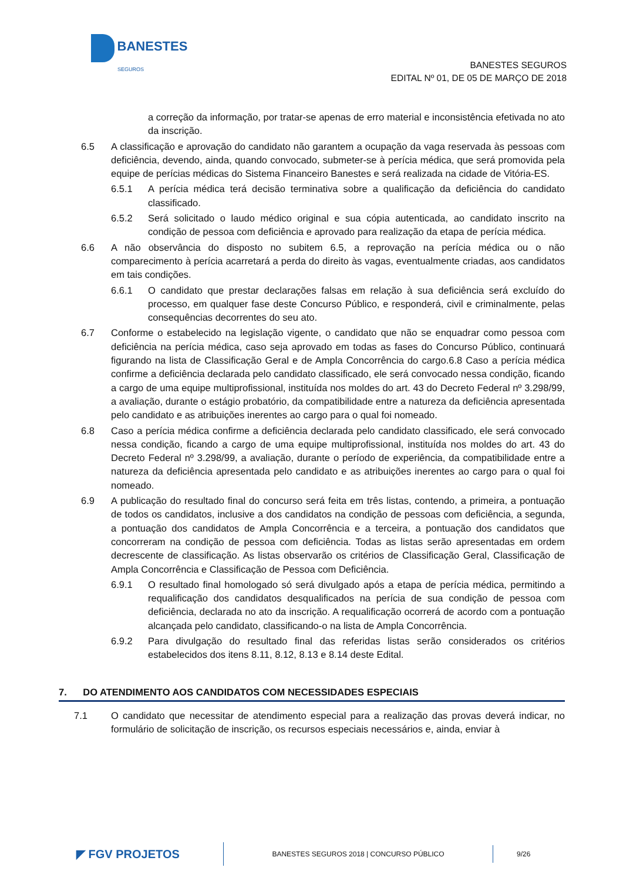BANESTES
SEGUROS
BANESTES SEGUROS
EDITAL Nº 01, DE 05 DE MARÇO DE 2018
a correção da informação, por tratar-se apenas de erro material e inconsistência efetivada no ato da inscrição.
6.5 A classificação e aprovação do candidato não garantem a ocupação da vaga reservada às pessoas com deficiência, devendo, ainda, quando convocado, submeter-se à perícia médica, que será promovida pela equipe de perícias médicas do Sistema Financeiro Banestes e será realizada na cidade de Vitória-ES.
6.5.1 A perícia médica terá decisão terminativa sobre a qualificação da deficiência do candidato classificado.
6.5.2 Será solicitado o laudo médico original e sua cópia autenticada, ao candidato inscrito na condição de pessoa com deficiência e aprovado para realização da etapa de perícia médica.
6.6 A não observância do disposto no subitem 6.5, a reprovação na perícia médica ou o não comparecimento à perícia acarretará a perda do direito às vagas, eventualmente criadas, aos candidatos em tais condições.
6.6.1 O candidato que prestar declarações falsas em relação à sua deficiência será excluído do processo, em qualquer fase deste Concurso Público, e responderá, civil e criminalmente, pelas consequências decorrentes do seu ato.
6.7 Conforme o estabelecido na legislação vigente, o candidato que não se enquadrar como pessoa com deficiência na perícia médica, caso seja aprovado em todas as fases do Concurso Público, continuará figurando na lista de Classificação Geral e de Ampla Concorrência do cargo.6.8 Caso a perícia médica confirme a deficiência declarada pelo candidato classificado, ele será convocado nessa condição, ficando a cargo de uma equipe multiprofissional, instituída nos moldes do art. 43 do Decreto Federal nº 3.298/99, a avaliação, durante o estágio probatório, da compatibilidade entre a natureza da deficiência apresentada pelo candidato e as atribuições inerentes ao cargo para o qual foi nomeado.
6.8 Caso a perícia médica confirme a deficiência declarada pelo candidato classificado, ele será convocado nessa condição, ficando a cargo de uma equipe multiprofissional, instituída nos moldes do art. 43 do Decreto Federal nº 3.298/99, a avaliação, durante o período de experiência, da compatibilidade entre a natureza da deficiência apresentada pelo candidato e as atribuições inerentes ao cargo para o qual foi nomeado.
6.9 A publicação do resultado final do concurso será feita em três listas, contendo, a primeira, a pontuação de todos os candidatos, inclusive a dos candidatos na condição de pessoas com deficiência, a segunda, a pontuação dos candidatos de Ampla Concorrência e a terceira, a pontuação dos candidatos que concorreram na condição de pessoa com deficiência. Todas as listas serão apresentadas em ordem decrescente de classificação. As listas observarão os critérios de Classificação Geral, Classificação de Ampla Concorrência e Classificação de Pessoa com Deficiência.
6.9.1 O resultado final homologado só será divulgado após a etapa de perícia médica, permitindo a requalificação dos candidatos desqualificados na perícia de sua condição de pessoa com deficiência, declarada no ato da inscrição. A requalificação ocorrerá de acordo com a pontuação alcançada pelo candidato, classificando-o na lista de Ampla Concorrência.
6.9.2 Para divulgação do resultado final das referidas listas serão considerados os critérios estabelecidos dos itens 8.11, 8.12, 8.13 e 8.14 deste Edital.
7. DO ATENDIMENTO AOS CANDIDATOS COM NECESSIDADES ESPECIAIS
7.1 O candidato que necessitar de atendimento especial para a realização das provas deverá indicar, no formulário de solicitação de inscrição, os recursos especiais necessários e, ainda, enviar à
◤ FGV PROJETOS BANESTES SEGUROS 2018 | CONCURSO PÚBLICO 9/26